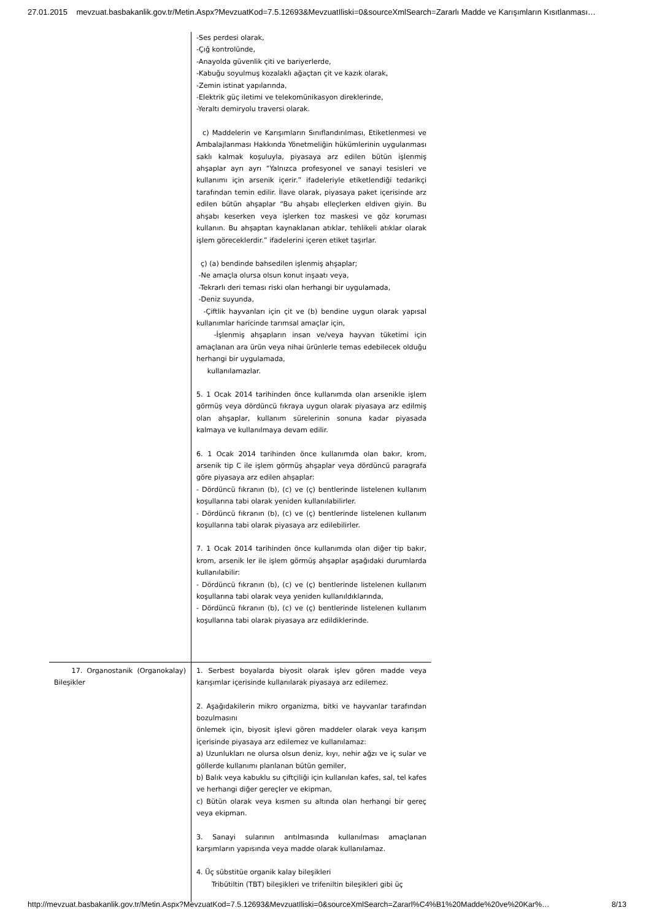27.01.2015 mevzuat.basbakanlik.gov.tr/Metin.Aspx?MevzuatKod=7.5.12693&MevzuatIliski=0&sourceXmlSearch=Zararlı Madde ve Karışımların Kısıtlanması…
| | -Ses perdesi olarak, -Çığ kontrolünde, -Anayolda güvenlik çiti ve bariyerlerde, -Kabuğu soyulmuş kozalaklı ağaçtan çit ve kazık olarak, -Zemin istinat yapılarında, -Elektrik güç iletimi ve telekomünikasyon direklerinde, -Yeraltı demiryolu traversi olarak. c) Maddelerin ve Karışımların Sınıflandırılması, Etiketlenmesi ve Ambalajlanması Hakkında Yönetmeliğin hükümlerinin uygulanması saklı kalmak koşuluyla, piyasaya arz edilen bütün işlenmiş ahşaplar ayrı ayrı “Yalnızca profesyonel ve sanayi tesisleri ve kullanımı için arsenik içerir.” ifadeleriyle etiketlendiği tedarikçi tarafından temin edilir. İlave olarak, piyasaya paket içerisinde arz edilen bütün ahşaplar “Bu ahşabı elleçlerken eldiven giyin. Bu ahşabı keserken veya işlerken toz maskesi ve göz koruması kullanın. Bu ahşaptan kaynaklanan atıklar, tehlikeli atıklar olarak işlem göreceklerdir.” ifadelerini içeren etiket taşırlar. ç) (a) bendinde bahsedilen işlenmiş ahşaplar; -Ne amaçla olursa olsun konut inşaatı veya, -Tekrarlı deri teması riski olan herhangi bir uygulamada, -Deniz suyunda, -Çiftlik hayvanları için çit ve (b) bendine uygun olarak yapısal kullanımlar haricinde tarımsal amaçlar için, -İşlenmiş ahşapların insan ve/veya hayvan tüketimi için amaçlanan ara ürün veya nihai ürünlerle temas edebilecek olduğu herhangi bir uygulamada, kullanılamazlar. 5. 1 Ocak 2014 tarihinden önce kullanımda olan arsenikle işlem görmüş veya dördüncü fıkraya uygun olarak piyasaya arz edilmiş olan ahşaplar, kullanım sürelerinin sonuna kadar piyasada kalmaya ve kullanılmaya devam edilir. 6. 1 Ocak 2014 tarihinden önce kullanımda olan bakır, krom, arsenik tip C ile işlem görmüş ahşaplar veya dördüncü paragrafa göre piyasaya arz edilen ahşaplar: - Dördüncü fıkranın (b), (c) ve (ç) bentlerinde listelenen kullanım koşullarına tabi olarak yeniden kullanılabilirler. - Dördüncü fıkranın (b), (c) ve (ç) bentlerinde listelenen kullanım koşullarına tabi olarak piyasaya arz edilebilirler. 7. 1 Ocak 2014 tarihinden önce kullanımda olan diğer tip bakır, krom, arsenik ler ile işlem görmüş ahşaplar aşağıdaki durumlarda kullanılabilir: - Dördüncü fıkranın (b), (c) ve (ç) bentlerinde listelenen kullanım koşullarına tabi olarak veya yeniden kullanıldıklarında, - Dördüncü fıkranın (b), (c) ve (ç) bentlerinde listelenen kullanım koşullarına tabi olarak piyasaya arz edildiklerinde. |
| 17. Organostanik (Organokalay) Bileşikler | 1. Serbest boyalarda biyosit olarak işlev gören madde veya karışımlar içerisinde kullanılarak piyasaya arz edilemez. 2. Aşağıdakilerin mikro organizma, bitki ve hayvanlar tarafından bozulmasını önlemek için, biyosit işlevi gören maddeler olarak veya karışım içerisinde piyasaya arz edilemez ve kullanılamaz: a) Uzunlukları ne olursa olsun deniz, kıyı, nehir ağzı ve iç sular ve göllerde kullanımı planlanan bütün gemiler, b) Balık veya kabuklu su çiftçiliği için kullanılan kafes, sal, tel kafes ve herhangi diğer gereçler ve ekipman, c) Bütün olarak veya kısmen su altında olan herhangi bir gereç veya ekipman. 3. Sanayi sularının arıtılmasında kullanılması amaçlanan karşımların yapısında veya madde olarak kullanılamaz. 4. Üç sübstitüe organik kalay bileşikleri Tribütiltin (TBT) bileşikleri ve trifeniltin bileşikleri gibi üç |
http://mevzuat.basbakanlik.gov.tr/Metin.Aspx?MevzuatKod=7.5.12693&MevzuatIliski=0&sourceXmlSearch=Zararl%C4%B1%20Madde%20ve%20Kar%… 8/13